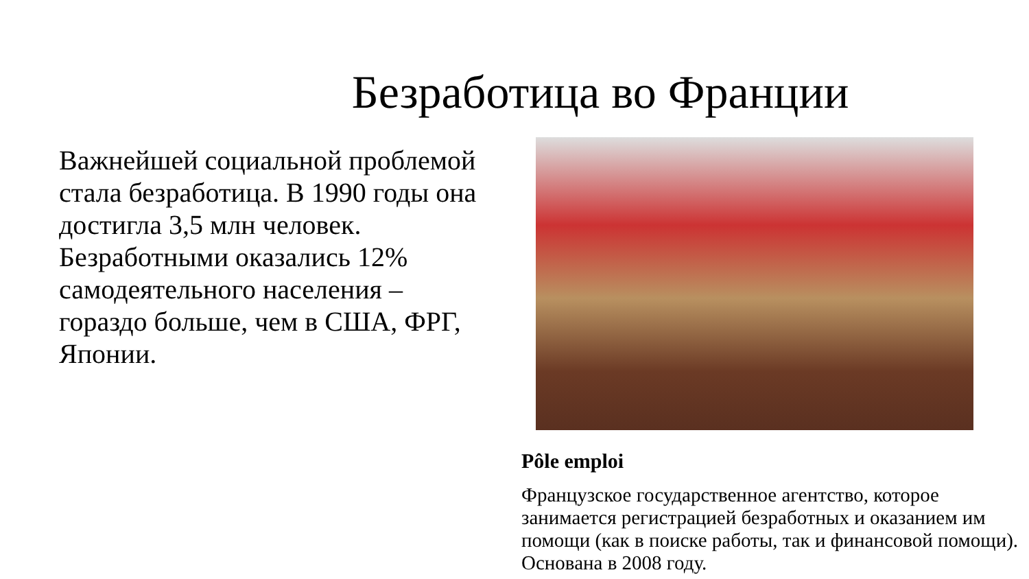Безработица во Франции
Важнейшей социальной проблемой стала безработица. В 1990 годы она достигла 3,5 млн человек. Безработными оказались 12% самодеятельного населения – гораздо больше, чем в США, ФРГ, Японии.
Pôle emploi
Французское государственное агентство, которое занимается регистрацией безработных и оказанием им помощи (как в поиске работы, так и финансовой помощи). Основана в 2008 году.